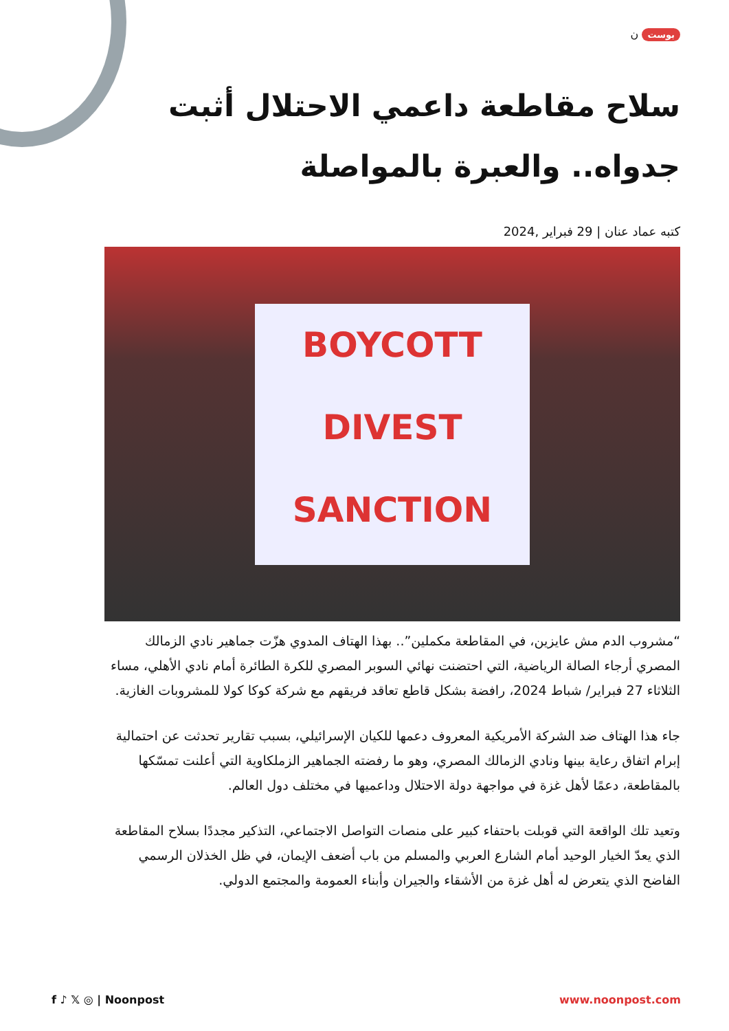بوست ن
سلاح مقاطعة داعمي الاحتلال أثبت جدواه.. والعبرة بالمواصلة
كتبه عماد عنان | 29 فبراير ,2024
BOYCOTT
DIVEST
SANCTION
“مشروب الدم مش عايزين، في المقاطعة مكملين”.. بهذا الهتاف المدوي هزّت جماهير نادي الزمالك المصري أرجاء الصالة الرياضية، التي احتضنت نهائي السوبر المصري للكرة الطائرة أمام نادي الأهلي، مساء الثلاثاء 27 فبراير/ شباط 2024، رافضة بشكل قاطع تعاقد فريقهم مع شركة كوكا كولا للمشروبات الغازية.
جاء هذا الهتاف ضد الشركة الأمريكية المعروف دعمها للكيان الإسرائيلي، بسبب تقارير تحدثت عن احتمالية إبرام اتفاق رعاية بينها ونادي الزمالك المصري، وهو ما رفضته الجماهير الزملكاوية التي أعلنت تمسّكها بالمقاطعة، دعمًا لأهل غزة في مواجهة دولة الاحتلال وداعميها في مختلف دول العالم.
وتعيد تلك الواقعة التي قوبلت باحتفاء كبير على منصات التواصل الاجتماعي، التذكير مجددًا بسلاح المقاطعة الذي يعدّ الخيار الوحيد أمام الشارع العربي والمسلم من باب أضعف الإيمان، في ظل الخذلان الرسمي الفاضح الذي يتعرض له أهل غزة من الأشقاء والجيران وأبناء العمومة والمجتمع الدولي.
f ♪ 𝕏 ◎ | Noonpost www.noonpost.com